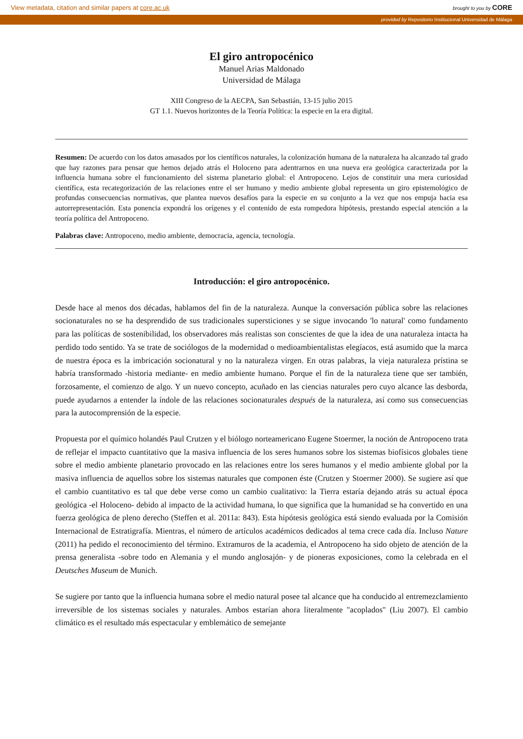View metadata, citation and similar papers at core.ac.uk brought to you by CORE
provided by Repositorio Institucional Universidad de Málaga
El giro antropocénico
Manuel Arias Maldonado
Universidad de Málaga
XIII Congreso de la AECPA, San Sebastián, 13-15 julio 2015
GT 1.1. Nuevos horizontes de la Teoría Política: la especie en la era digital.
Resumen: De acuerdo con los datos amasados por los científicos naturales, la colonización humana de la naturaleza ha alcanzado tal grado que hay razones para pensar que hemos dejado atrás el Holoceno para adentrarnos en una nueva era geológica caracterizada por la influencia humana sobre el funcionamiento del sistema planetario global: el Antropoceno. Lejos de constituir una mera curiosidad científica, esta recategorización de las relaciones entre el ser humano y medio ambiente global representa un giro epistemológico de profundas consecuencias normativas, que plantea nuevos desafíos para la especie en su conjunto a la vez que nos empuja hacia esa autorrepresentación. Esta ponencia expondrá los orígenes y el contenido de esta rompedora hipótesis, prestando especial atención a la teoría política del Antropoceno.
Palabras clave: Antropoceno, medio ambiente, democracia, agencia, tecnología.
Introducción: el giro antropocénico.
Desde hace al menos dos décadas, hablamos del fin de la naturaleza. Aunque la conversación pública sobre las relaciones socionaturales no se ha desprendido de sus tradicionales supersticiones y se sigue invocando 'lo natural' como fundamento para las políticas de sostenibilidad, los observadores más realistas son conscientes de que la idea de una naturaleza intacta ha perdido todo sentido. Ya se trate de sociólogos de la modernidad o medioambientalistas elegíacos, está asumido que la marca de nuestra época es la imbricación socionatural y no la naturaleza virgen. En otras palabras, la vieja naturaleza prístina se habría transformado -historia mediante- en medio ambiente humano. Porque el fin de la naturaleza tiene que ser también, forzosamente, el comienzo de algo. Y un nuevo concepto, acuñado en las ciencias naturales pero cuyo alcance las desborda, puede ayudarnos a entender la índole de las relaciones socionaturales después de la naturaleza, así como sus consecuencias para la autocomprensión de la especie.
Propuesta por el químico holandés Paul Crutzen y el biólogo norteamericano Eugene Stoermer, la noción de Antropoceno trata de reflejar el impacto cuantitativo que la masiva influencia de los seres humanos sobre los sistemas biofísicos globales tiene sobre el medio ambiente planetario provocado en las relaciones entre los seres humanos y el medio ambiente global por la masiva influencia de aquellos sobre los sistemas naturales que componen éste (Crutzen y Stoermer 2000). Se sugiere así que el cambio cuantitativo es tal que debe verse como un cambio cualitativo: la Tierra estaría dejando atrás su actual época geológica -el Holoceno- debido al impacto de la actividad humana, lo que significa que la humanidad se ha convertido en una fuerza geológica de pleno derecho (Steffen et al. 2011a: 843). Esta hipótesis geológica está siendo evaluada por la Comisión Internacional de Estratigrafía. Mientras, el número de artículos académicos dedicados al tema crece cada día. Incluso Nature (2011) ha pedido el reconocimiento del término. Extramuros de la academia, el Antropoceno ha sido objeto de atención de la prensa generalista -sobre todo en Alemania y el mundo anglosajón- y de pioneras exposiciones, como la celebrada en el Deutsches Museum de Munich.
Se sugiere por tanto que la influencia humana sobre el medio natural posee tal alcance que ha conducido al entremezclamiento irreversible de los sistemas sociales y naturales. Ambos estarían ahora literalmente "acoplados" (Liu 2007). El cambio climático es el resultado más espectacular y emblemático de semejante